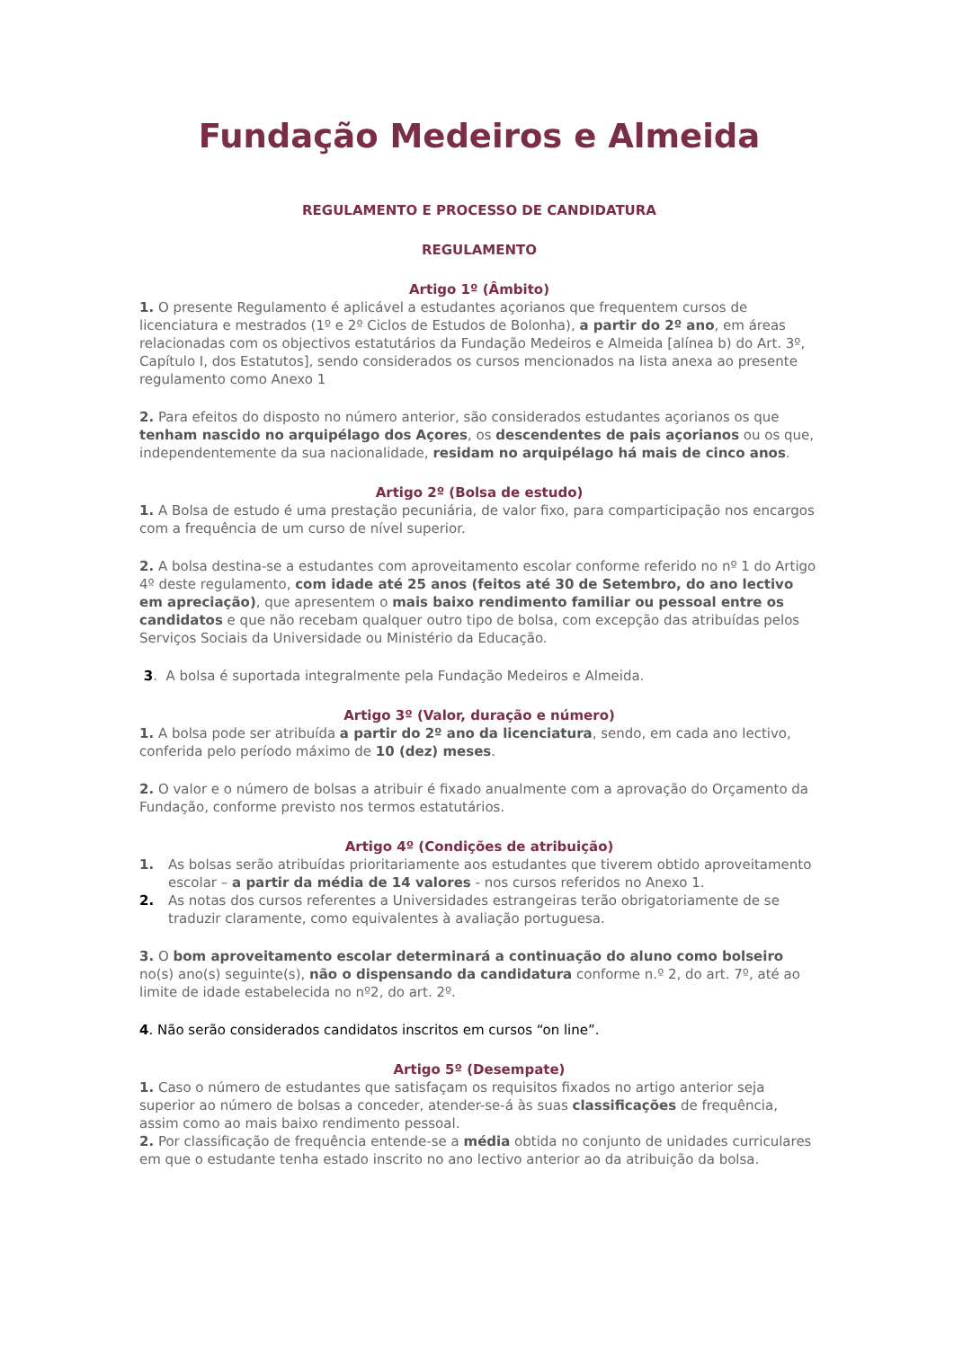Fundação Medeiros e Almeida
REGULAMENTO E PROCESSO DE CANDIDATURA
REGULAMENTO
Artigo 1º (Âmbito)
1. O presente Regulamento é aplicável a estudantes açorianos que frequentem cursos de licenciatura e mestrados (1º e 2º Ciclos de Estudos de Bolonha), a partir do 2º ano, em áreas relacionadas com os objectivos estatutários da Fundação Medeiros e Almeida [alínea b) do Art. 3º, Capítulo I, dos Estatutos], sendo considerados os cursos mencionados na lista anexa ao presente regulamento como Anexo 1
2. Para efeitos do disposto no número anterior, são considerados estudantes açorianos os que tenham nascido no arquipélago dos Açores, os descendentes de pais açorianos ou os que, independentemente da sua nacionalidade, residam no arquipélago há mais de cinco anos.
Artigo 2º (Bolsa de estudo)
1. A Bolsa de estudo é uma prestação pecuniária, de valor fixo, para comparticipação nos encargos com a frequência de um curso de nível superior.
2. A bolsa destina-se a estudantes com aproveitamento escolar conforme referido no nº 1 do Artigo 4º deste regulamento, com idade até 25 anos (feitos até 30 de Setembro, do ano lectivo em apreciação), que apresentem o mais baixo rendimento familiar ou pessoal entre os candidatos e que não recebam qualquer outro tipo de bolsa, com excepção das atribuídas pelos Serviços Sociais da Universidade ou Ministério da Educação.
3. A bolsa é suportada integralmente pela Fundação Medeiros e Almeida.
Artigo 3º (Valor, duração e número)
1. A bolsa pode ser atribuída a partir do 2º ano da licenciatura, sendo, em cada ano lectivo, conferida pelo período máximo de 10 (dez) meses.
2. O valor e o número de bolsas a atribuir é fixado anualmente com a aprovação do Orçamento da Fundação, conforme previsto nos termos estatutários.
Artigo 4º (Condições de atribuição)
1. As bolsas serão atribuídas prioritariamente aos estudantes que tiverem obtido aproveitamento escolar – a partir da média de 14 valores - nos cursos referidos no Anexo 1.
2. As notas dos cursos referentes a Universidades estrangeiras terão obrigatoriamente de se traduzir claramente, como equivalentes à avaliação portuguesa.
3. O bom aproveitamento escolar determinará a continuação do aluno como bolseiro no(s) ano(s) seguinte(s), não o dispensando da candidatura conforme n.º 2, do art. 7º, até ao limite de idade estabelecida no nº2, do art. 2º.
4. Não serão considerados candidatos inscritos em cursos “on line”.
Artigo 5º (Desempate)
1. Caso o número de estudantes que satisfaçam os requisitos fixados no artigo anterior seja superior ao número de bolsas a conceder, atender-se-á às suas classificações de frequência, assim como ao mais baixo rendimento pessoal.
2. Por classificação de frequência entende-se a média obtida no conjunto de unidades curriculares em que o estudante tenha estado inscrito no ano lectivo anterior ao da atribuição da bolsa.